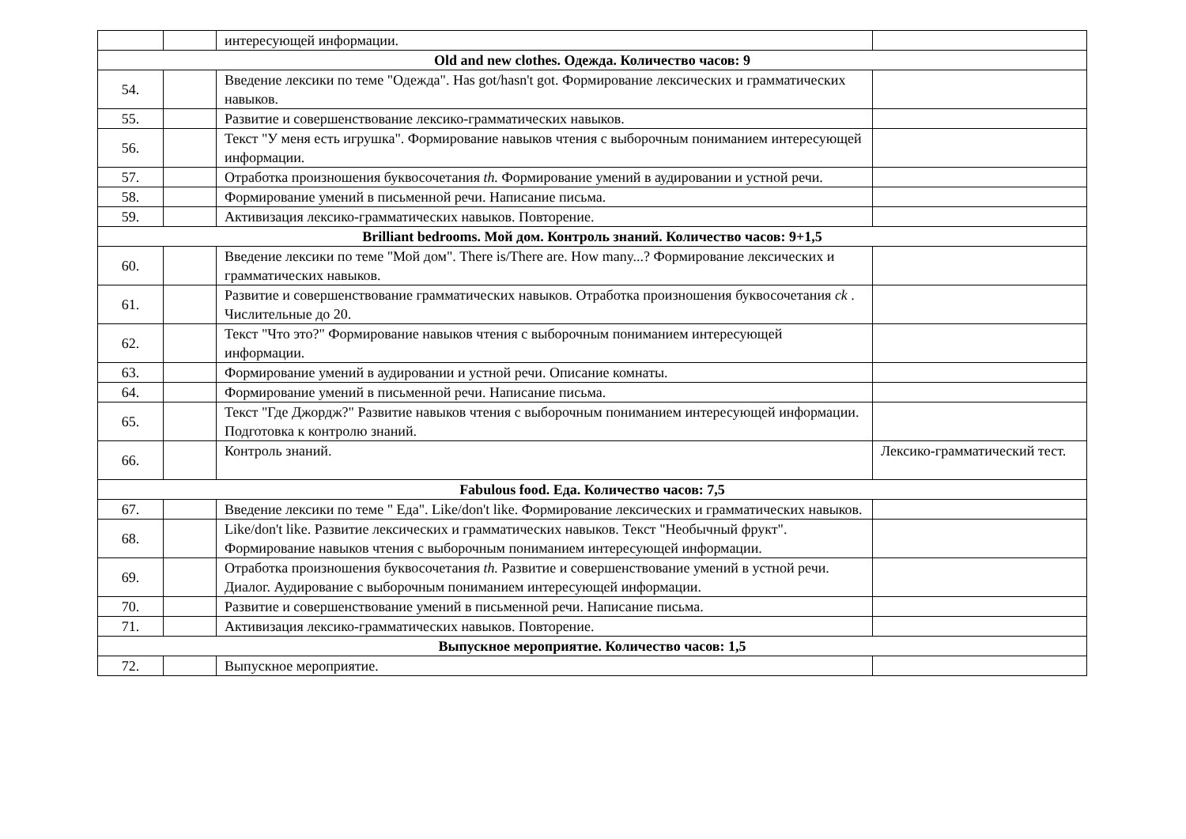| | | интересующей информации. | |
| Old and new clothes. Одежда. Количество часов: 9 | | | |
| 54. | | Введение лексики по теме "Одежда". Has got/hasn't got. Формирование лексических и грамматических навыков. | |
| 55. | | Развитие и совершенствование лексико-грамматических навыков. | |
| 56. | | Текст "У меня есть игрушка". Формирование навыков чтения с выборочным пониманием интересующей информации. | |
| 57. | | Отработка произношения буквосочетания th. Формирование умений в аудировании и устной речи. | |
| 58. | | Формирование умений в письменной речи. Написание письма. | |
| 59. | | Активизация лексико-грамматических навыков. Повторение. | |
| Brilliant bedrooms. Мой дом. Контроль знаний. Количество часов: 9+1,5 | | | |
| 60. | | Введение лексики по теме "Мой дом". There is/There are. How many...? Формирование лексических и грамматических навыков. | |
| 61. | | Развитие и совершенствование грамматических навыков. Отработка произношения буквосочетания ck . Числительные до 20. | |
| 62. | | Текст "Что это?" Формирование навыков чтения с выборочным пониманием интересующей информации. | |
| 63. | | Формирование умений в аудировании и устной речи. Описание комнаты. | |
| 64. | | Формирование умений в письменной речи. Написание письма. | |
| 65. | | Текст "Где Джордж?" Развитие навыков чтения с выборочным пониманием интересующей информации. Подготовка к контролю знаний. | |
| 66. | | Контроль знаний. | Лексико-грамматический тест. |
| Fabulous food. Еда. Количество часов: 7,5 | | | |
| 67. | | Введение лексики по теме " Еда". Like/don't like. Формирование лексических и грамматических навыков. | |
| 68. | | Like/don't like. Развитие лексических и грамматических навыков. Текст "Необычный фрукт". Формирование навыков чтения с выборочным пониманием интересующей информации. | |
| 69. | | Отработка произношения буквосочетания th. Развитие и совершенствование умений в устной речи. Диалог. Аудирование с выборочным пониманием интересующей информации. | |
| 70. | | Развитие и совершенствование умений в письменной речи. Написание письма. | |
| 71. | | Активизация лексико-грамматических навыков. Повторение. | |
| Выпускное мероприятие. Количество часов: 1,5 | | | |
| 72. | | Выпускное мероприятие. | |